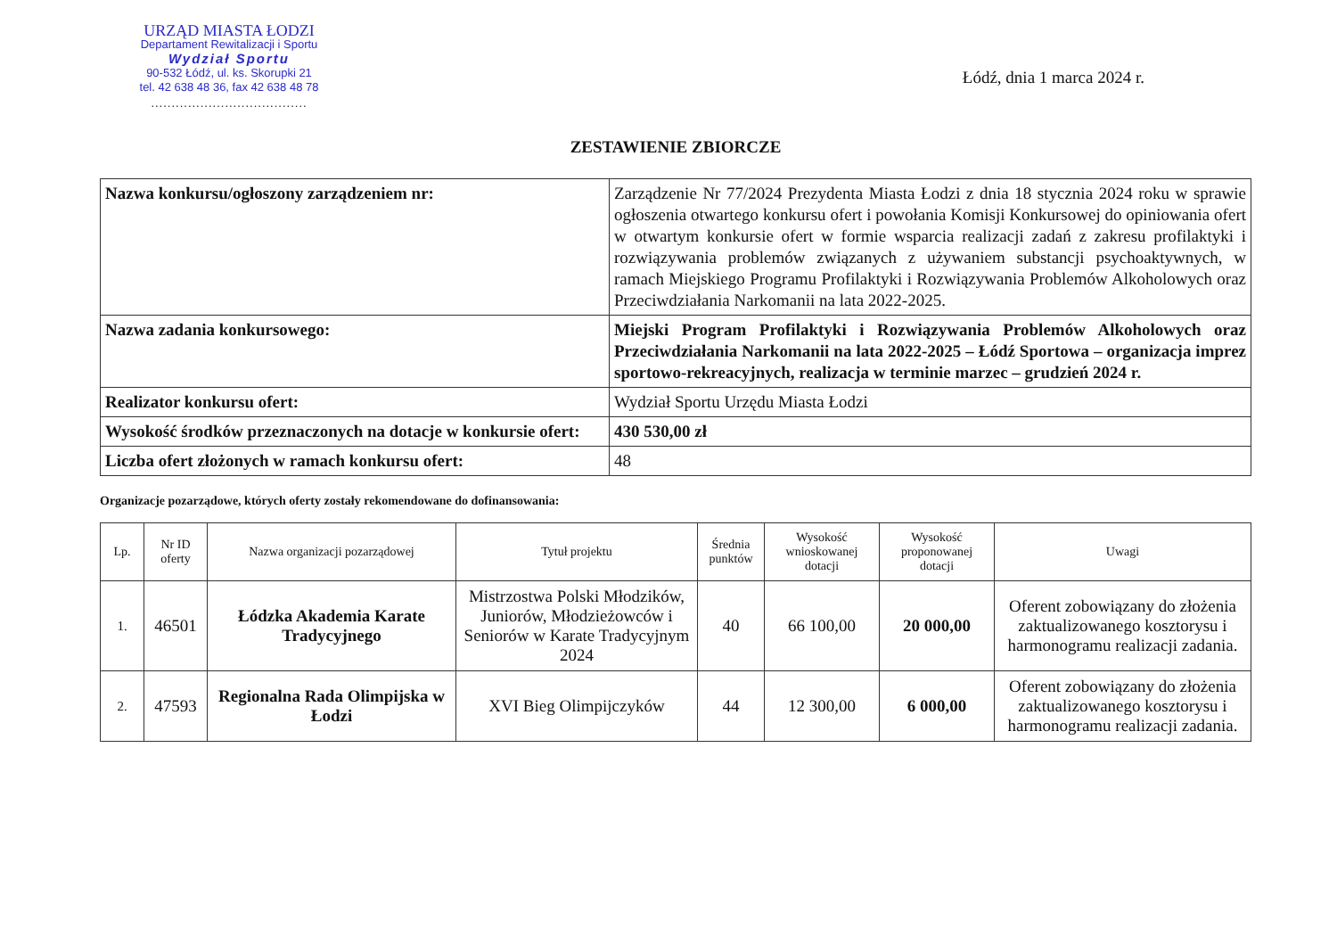URZĄD MIASTA ŁODZI
Departament Rewitalizacji i Sportu
Wydział Sportu
90-532 Łódź, ul. ks. Skorupki 21
tel. 42 638 48 36, fax 42 638 48 78
......................................
Łódź, dnia 1 marca 2024 r.
ZESTAWIENIE ZBIORCZE
| Nazwa konkursu/ogłoszony zarządzeniem nr: | Zarządzenie Nr 77/2024 Prezydenta Miasta Łodzi z dnia 18 stycznia 2024 roku w sprawie ogłoszenia otwartego konkursu ofert i powołania Komisji Konkursowej do opiniowania ofert w otwartym konkursie ofert w formie wsparcia realizacji zadań z zakresu profilaktyki i rozwiązywania problemów związanych z używaniem substancji psychoaktywnych, w ramach Miejskiego Programu Profilaktyki i Rozwiązywania Problemów Alkoholowych oraz Przeciwdziałania Narkomanii na lata 2022-2025. |
| Nazwa zadania konkursowego: | Miejski Program Profilaktyki i Rozwiązywania Problemów Alkoholowych oraz Przeciwdziałania Narkomanii na lata 2022-2025 – Łódź Sportowa – organizacja imprez sportowo-rekreacyjnych, realizacja w terminie marzec – grudzień 2024 r. |
| Realizator konkursu ofert: | Wydział Sportu Urzędu Miasta Łodzi |
| Wysokość środków przeznaczonych na dotacje w konkursie ofert: | 430 530,00 zł |
| Liczba ofert złożonych w ramach konkursu ofert: | 48 |
Organizacje pozarządowe, których oferty zostały rekomendowane do dofinansowania:
| Lp. | Nr ID oferty | Nazwa organizacji pozarządowej | Tytuł projektu | Średnia punktów | Wysokość wnioskowanej dotacji | Wysokość proponowanej dotacji | Uwagi |
| --- | --- | --- | --- | --- | --- | --- | --- |
| 1. | 46501 | Łódzka Akademia Karate Tradycyjnego | Mistrzostwa Polski Młodzików, Juniorów, Młodzieżowców i Seniorów w Karate Tradycyjnym 2024 | 40 | 66 100,00 | 20 000,00 | Oferent zobowiązany do złożenia zaktualizowanego kosztorysu i harmonogramu realizacji zadania. |
| 2. | 47593 | Regionalna Rada Olimpijska w Łodzi | XVI Bieg Olimpijczyków | 44 | 12 300,00 | 6 000,00 | Oferent zobowiązany do złożenia zaktualizowanego kosztorysu i harmonogramu realizacji zadania. |